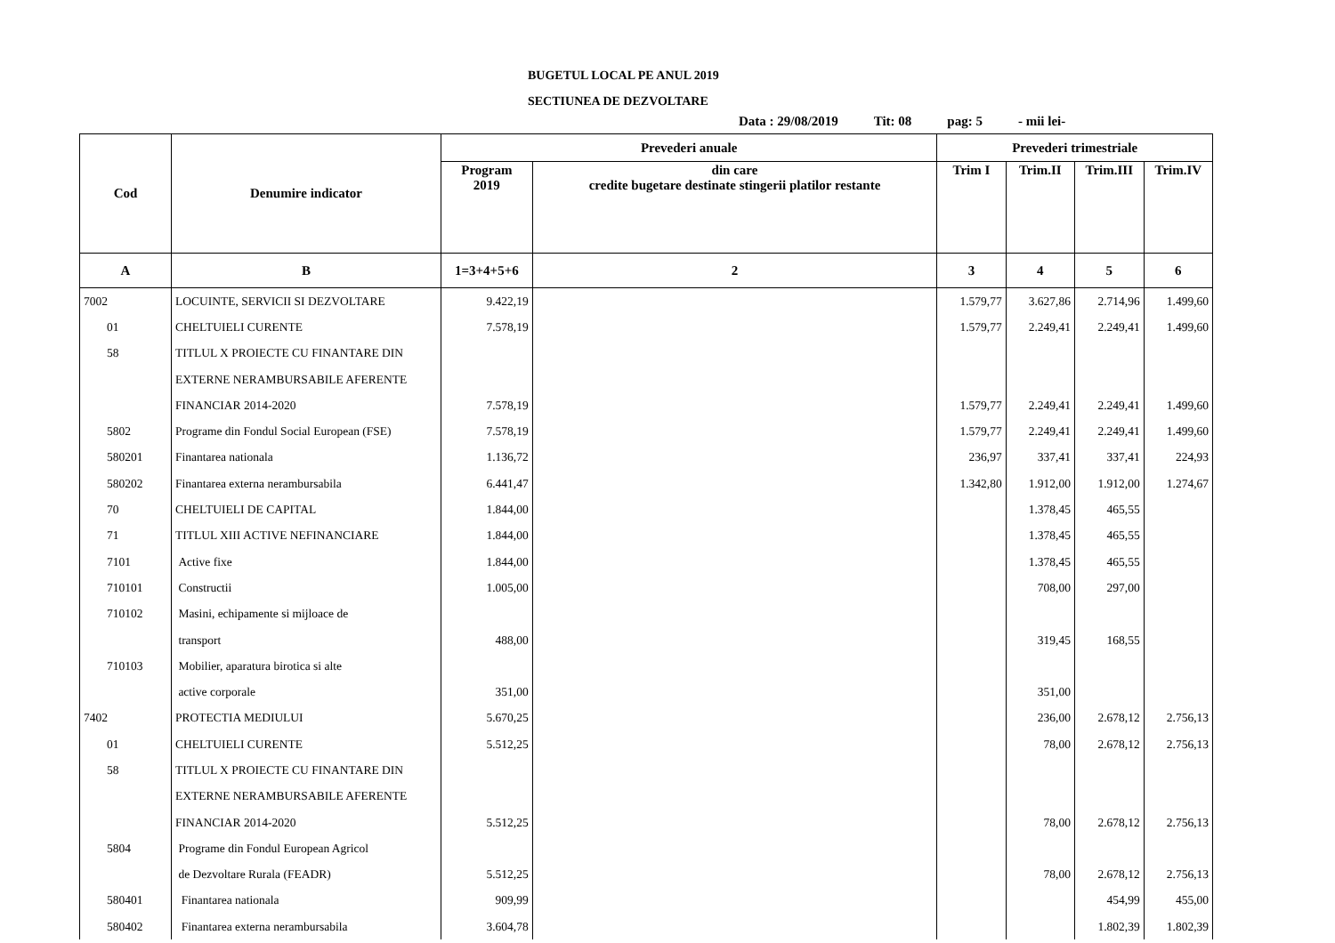BUGETUL LOCAL PE ANUL 2019
SECTIUNEA DE DEZVOLTARE
Data : 29/08/2019 Tit: 08 pag: 5 - mii lei-
| Cod | Denumire indicator | Prevederi anuale | | Prevederi trimestriale | | | |
| --- | --- | --- | --- | --- | --- | --- | --- |
| | | Program 2019 | din care credite bugetare destinate stingerii platilor restante | Trim I | Trim.II | Trim.III | Trim.IV |
| A | B | 1=3+4+5+6 | 2 | 3 | 4 | 5 | 6 |
| 7002 | LOCUINTE, SERVICII SI DEZVOLTARE | 9.422,19 | | 1.579,77 | 3.627,86 | 2.714,96 | 1.499,60 |
| 01 | CHELTUIELI CURENTE | 7.578,19 | | 1.579,77 | 2.249,41 | 2.249,41 | 1.499,60 |
| 58 | TITLUL X PROIECTE CU FINANTARE DIN | | | | | | |
| | EXTERNE NERAMBURSABILE AFERENTE | | | | | | |
| | FINANCIAR 2014-2020 | 7.578,19 | | 1.579,77 | 2.249,41 | 2.249,41 | 1.499,60 |
| 5802 | Programe din Fondul Social European (FSE) | 7.578,19 | | 1.579,77 | 2.249,41 | 2.249,41 | 1.499,60 |
| 580201 | Finantarea nationala | 1.136,72 | | 236,97 | 337,41 | 337,41 | 224,93 |
| 580202 | Finantarea externa nerambursabila | 6.441,47 | | 1.342,80 | 1.912,00 | 1.912,00 | 1.274,67 |
| 70 | CHELTUIELI DE CAPITAL | 1.844,00 | | | 1.378,45 | 465,55 | |
| 71 | TITLUL XIII ACTIVE NEFINANCIARE | 1.844,00 | | | 1.378,45 | 465,55 | |
| 7101 | Active fixe | 1.844,00 | | | 1.378,45 | 465,55 | |
| 710101 | Constructii | 1.005,00 | | | 708,00 | 297,00 | |
| 710102 | Masini, echipamente si mijloace de | | | | | | |
| | transport | 488,00 | | | 319,45 | 168,55 | |
| 710103 | Mobilier, aparatura birotica si alte | | | | | | |
| | active corporale | 351,00 | | | 351,00 | | |
| 7402 | PROTECTIA MEDIULUI | 5.670,25 | | | 236,00 | 2.678,12 | 2.756,13 |
| 01 | CHELTUIELI CURENTE | 5.512,25 | | | 78,00 | 2.678,12 | 2.756,13 |
| 58 | TITLUL X PROIECTE CU FINANTARE DIN | | | | | | |
| | EXTERNE NERAMBURSABILE AFERENTE | | | | | | |
| | FINANCIAR 2014-2020 | 5.512,25 | | | 78,00 | 2.678,12 | 2.756,13 |
| 5804 | Programe din Fondul European Agricol | | | | | | |
| | de Dezvoltare Rurala (FEADR) | 5.512,25 | | | 78,00 | 2.678,12 | 2.756,13 |
| 580401 | Finantarea nationala | 909,99 | | | | 454,99 | 455,00 |
| 580402 | Finantarea externa nerambursabila | 3.604,78 | | | | 1.802,39 | 1.802,39 |